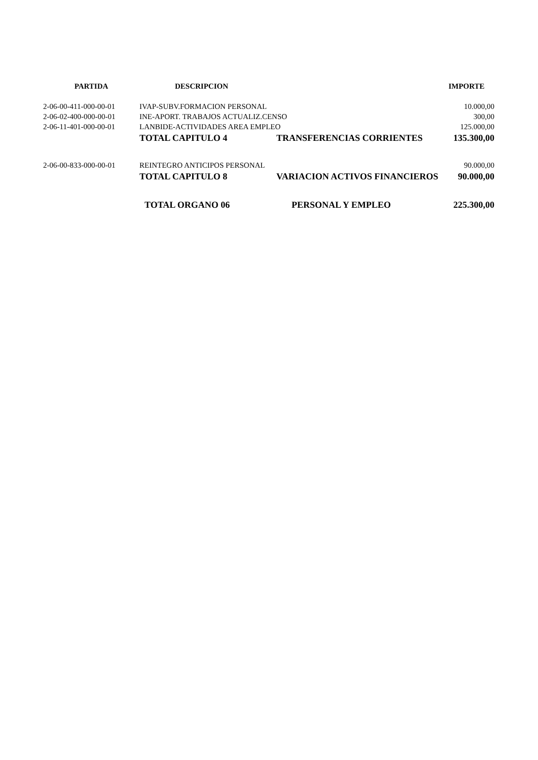| PARTIDA | DESCRIPCION | | IMPORTE |
| --- | --- | --- | --- |
| 2-06-00-411-000-00-01 | IVAP-SUBV.FORMACION PERSONAL | | 10.000,00 |
| 2-06-02-400-000-00-01 | INE-APORT. TRABAJOS ACTUALIZ.CENSO | | 300,00 |
| 2-06-11-401-000-00-01 | LANBIDE-ACTIVIDADES AREA EMPLEO | | 125.000,00 |
| | TOTAL CAPITULO 4 | TRANSFERENCIAS CORRIENTES | 135.300,00 |
| 2-06-00-833-000-00-01 | REINTEGRO ANTICIPOS PERSONAL | | 90.000,00 |
| | TOTAL CAPITULO 8 | VARIACION ACTIVOS FINANCIEROS | 90.000,00 |
| | TOTAL ORGANO 06 | PERSONAL Y EMPLEO | 225.300,00 |